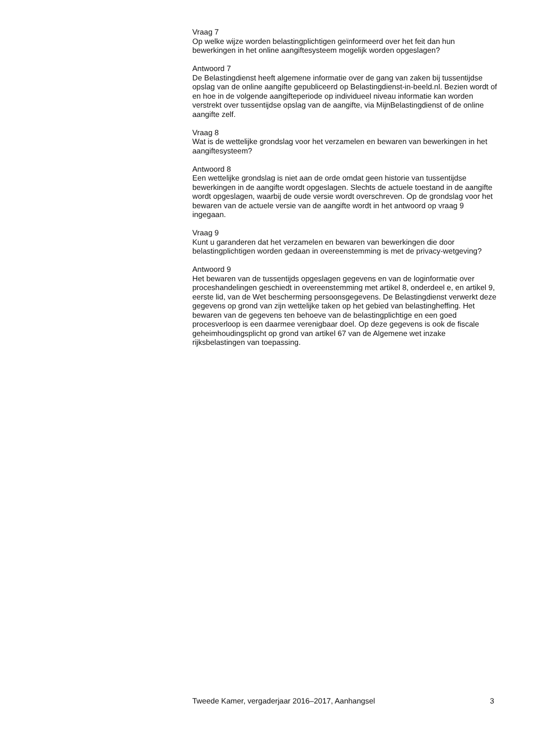Vraag 7
Op welke wijze worden belastingplichtigen geïnformeerd over het feit dan hun bewerkingen in het online aangiftesysteem mogelijk worden opgeslagen?
Antwoord 7
De Belastingdienst heeft algemene informatie over de gang van zaken bij tussentijdse opslag van de online aangifte gepubliceerd op Belastingdienst-in-beeld.nl. Bezien wordt of en hoe in de volgende aangifteperiode op individueel niveau informatie kan worden verstrekt over tussentijdse opslag van de aangifte, via MijnBelastingdienst of de online aangifte zelf.
Vraag 8
Wat is de wettelijke grondslag voor het verzamelen en bewaren van bewerkingen in het aangiftesysteem?
Antwoord 8
Een wettelijke grondslag is niet aan de orde omdat geen historie van tussentijdse bewerkingen in de aangifte wordt opgeslagen. Slechts de actuele toestand in de aangifte wordt opgeslagen, waarbij de oude versie wordt overschreven. Op de grondslag voor het bewaren van de actuele versie van de aangifte wordt in het antwoord op vraag 9 ingegaan.
Vraag 9
Kunt u garanderen dat het verzamelen en bewaren van bewerkingen die door belastingplichtigen worden gedaan in overeenstemming is met de privacy-wetgeving?
Antwoord 9
Het bewaren van de tussentijds opgeslagen gegevens en van de loginformatie over proceshandelingen geschiedt in overeenstemming met artikel 8, onderdeel e, en artikel 9, eerste lid, van de Wet bescherming persoonsgegevens. De Belastingdienst verwerkt deze gegevens op grond van zijn wettelijke taken op het gebied van belastingheffing. Het bewaren van de gegevens ten behoeve van de belastingplichtige en een goed procesverloop is een daarmee verenigbaar doel. Op deze gegevens is ook de fiscale geheimhoudingsplicht op grond van artikel 67 van de Algemene wet inzake rijksbelastingen van toepassing.
Tweede Kamer, vergaderjaar 2016–2017, Aanhangsel 3